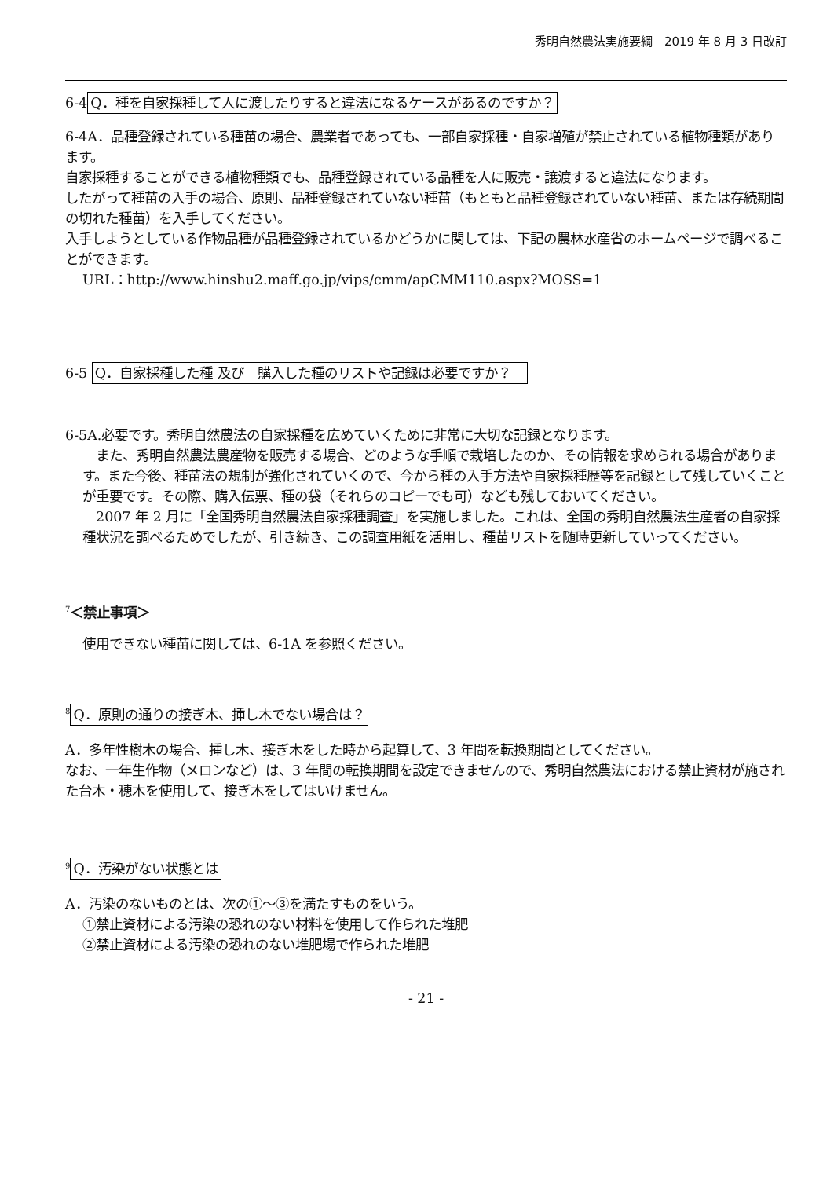秀明自然農法実施要綱　2019 年 8 月 3 日改訂
6-4 Q．種を自家採種して人に渡したりすると違法になるケースがあるのですか？
6-4A．品種登録されている種苗の場合、農業者であっても、一部自家採種・自家増殖が禁止されている植物種類があります。
自家採種することができる植物種類でも、品種登録されている品種を人に販売・譲渡すると違法になります。
したがって種苗の入手の場合、原則、品種登録されていない種苗（もともと品種登録されていない種苗、または存続期間の切れた種苗）を入手してください。
入手しようとしている作物品種が品種登録されているかどうかに関しては、下記の農林水産省のホームページで調べることができます。
URL：http://www.hinshu2.maff.go.jp/vips/cmm/apCMM110.aspx?MOSS=1
6-5 Q．自家採種した種 及び　購入した種のリストや記録は必要ですか？　
6-5A.必要です。秀明自然農法の自家採種を広めていくために非常に大切な記録となります。
　また、秀明自然農法農産物を販売する場合、どのような手順で栽培したのか、その情報を求められる場合があります。また今後、種苗法の規制が強化されていくので、今から種の入手方法や自家採種歴等を記録として残していくことが重要です。その際、購入伝票、種の袋（それらのコピーでも可）なども残しておいてください。
　2007 年 2 月に「全国秀明自然農法自家採種調査」を実施しました。これは、全国の秀明自然農法生産者の自家採種状況を調べるためでしたが、引き続き、この調査用紙を活用し、種苗リストを随時更新していってください。
<sup>7</sup>＜禁止事項＞
使用できない種苗に関しては、6-1A を参照ください。
<sup>8</sup> Q．原則の通りの接ぎ木、挿し木でない場合は？
A．多年性樹木の場合、挿し木、接ぎ木をした時から起算して、3 年間を転換期間としてください。
なお、一年生作物（メロンなど）は、3 年間の転換期間を設定できませんので、秀明自然農法における禁止資材が施された台木・穂木を使用して、接ぎ木をしてはいけません。
<sup>9</sup> Q．汚染がない状態とは
A．汚染のないものとは、次の①～③を満たすものをいう。
①禁止資材による汚染の恐れのない材料を使用して作られた堆肥
②禁止資材による汚染の恐れのない堆肥場で作られた堆肥
- 21 -